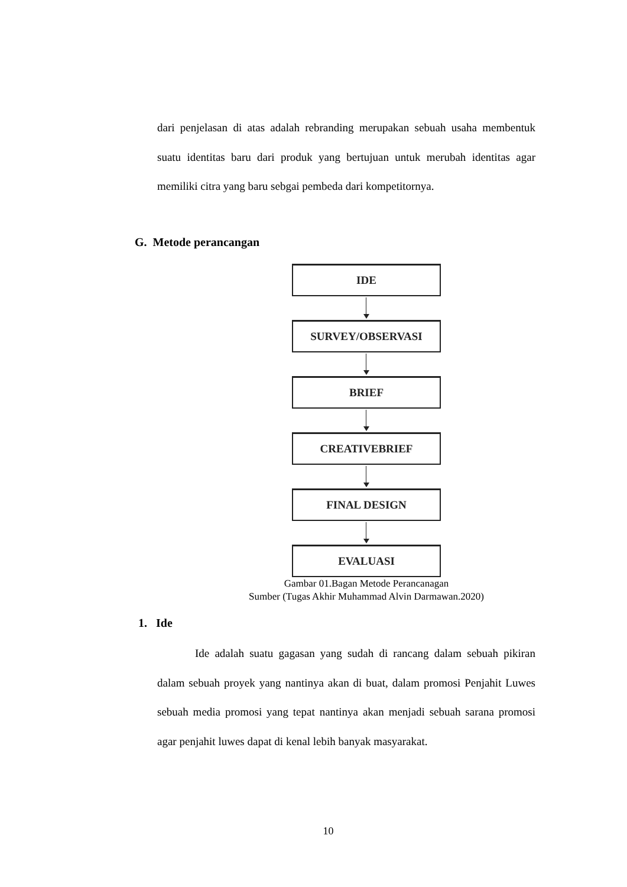dari penjelasan di atas adalah rebranding merupakan sebuah usaha membentuk suatu identitas baru dari produk yang bertujuan untuk merubah identitas agar memiliki citra yang baru sebgai pembeda dari kompetitornya.
G. Metode perancangan
IDE
SURVEY/OBSERVASI
BRIEF
CREATIVEBRIEF
FINAL DESIGN
EVALUASI
Gambar 01.Bagan Metode Perancanagan
Sumber (Tugas Akhir Muhammad Alvin Darmawan.2020)
1. Ide
Ide adalah suatu gagasan yang sudah di rancang dalam sebuah pikiran dalam sebuah proyek yang nantinya akan di buat, dalam promosi Penjahit Luwes sebuah media promosi yang tepat nantinya akan menjadi sebuah sarana promosi agar penjahit luwes dapat di kenal lebih banyak masyarakat.
10